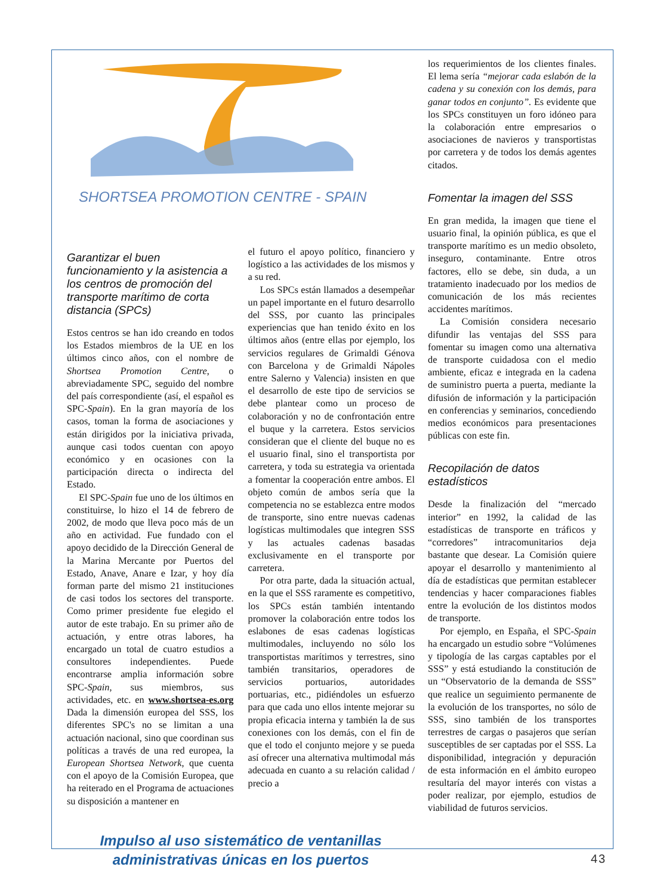SHORTSEA PROMOTION CENTRE - SPAIN
Garantizar el buen funcionamiento y la asistencia a los centros de promoción del transporte marítimo de corta distancia (SPCs)
Estos centros se han ido creando en todos los Estados miembros de la UE en los últimos cinco años, con el nombre de Shortsea Promotion Centre, o abreviadamente SPC, seguido del nombre del país correspondiente (así, el español es SPC-Spain). En la gran mayoría de los casos, toman la forma de asociaciones y están dirigidos por la iniciativa privada, aunque casi todos cuentan con apoyo económico y en ocasiones con la participación directa o indirecta del Estado.
El SPC-Spain fue uno de los últimos en constituirse, lo hizo el 14 de febrero de 2002, de modo que lleva poco más de un año en actividad. Fue fundado con el apoyo decidido de la Dirección General de la Marina Mercante por Puertos del Estado, Anave, Anare e Izar, y hoy día forman parte del mismo 21 instituciones de casi todos los sectores del transporte. Como primer presidente fue elegido el autor de este trabajo. En su primer año de actuación, y entre otras labores, ha encargado un total de cuatro estudios a consultores independientes. Puede encontrarse amplia información sobre SPC-Spain, sus miembros, sus actividades, etc. en www.shortsea-es.org Dada la dimensión europea del SSS, los diferentes SPC's no se limitan a una actuación nacional, sino que coordinan sus políticas a través de una red europea, la European Shortsea Network, que cuenta con el apoyo de la Comisión Europea, que ha reiterado en el Programa de actuaciones su disposición a mantener en
el futuro el apoyo político, financiero y logístico a las actividades de los mismos y a su red.
Los SPCs están llamados a desempeñar un papel importante en el futuro desarrollo del SSS, por cuanto las principales experiencias que han tenido éxito en los últimos años (entre ellas por ejemplo, los servicios regulares de Grimaldi Génova con Barcelona y de Grimaldi Nápoles entre Salerno y Valencia) insisten en que el desarrollo de este tipo de servicios se debe plantear como un proceso de colaboración y no de confrontación entre el buque y la carretera. Estos servicios consideran que el cliente del buque no es el usuario final, sino el transportista por carretera, y toda su estrategia va orientada a fomentar la cooperación entre ambos. El objeto común de ambos sería que la competencia no se establezca entre modos de transporte, sino entre nuevas cadenas logísticas multimodales que integren SSS y las actuales cadenas basadas exclusivamente en el transporte por carretera.
Por otra parte, dada la situación actual, en la que el SSS raramente es competitivo, los SPCs están también intentando promover la colaboración entre todos los eslabones de esas cadenas logísticas multimodales, incluyendo no sólo los transportistas marítimos y terrestres, sino también transitarios, operadores de servicios portuarios, autoridades portuarias, etc., pidiéndoles un esfuerzo para que cada uno ellos intente mejorar su propia eficacia interna y también la de sus conexiones con los demás, con el fin de que el todo el conjunto mejore y se pueda así ofrecer una alternativa multimodal más adecuada en cuanto a su relación calidad / precio a
Impulso al uso sistemático de ventanillas
administrativas únicas en los puertos
los requerimientos de los clientes finales. El lema sería “mejorar cada eslabón de la cadena y su conexión con los demás, para ganar todos en conjunto”. Es evidente que los SPCs constituyen un foro idóneo para la colaboración entre empresarios o asociaciones de navieros y transportistas por carretera y de todos los demás agentes citados.
Fomentar la imagen del SSS
En gran medida, la imagen que tiene el usuario final, la opinión pública, es que el transporte marítimo es un medio obsoleto, inseguro, contaminante. Entre otros factores, ello se debe, sin duda, a un tratamiento inadecuado por los medios de comunicación de los más recientes accidentes marítimos.
La Comisión considera necesario difundir las ventajas del SSS para fomentar su imagen como una alternativa de transporte cuidadosa con el medio ambiente, eficaz e integrada en la cadena de suministro puerta a puerta, mediante la difusión de información y la participación en conferencias y seminarios, concediendo medios económicos para presentaciones públicas con este fin.
Recopilación de datos estadísticos
Desde la finalización del “mercado interior” en 1992, la calidad de las estadísticas de transporte en tráficos y “corredores” intracomunitarios deja bastante que desear. La Comisión quiere apoyar el desarrollo y mantenimiento al día de estadísticas que permitan establecer tendencias y hacer comparaciones fiables entre la evolución de los distintos modos de transporte.
Por ejemplo, en España, el SPC-Spain ha encargado un estudio sobre “Volúmenes y tipología de las cargas captables por el SSS” y está estudiando la constitución de un “Observatorio de la demanda de SSS” que realice un seguimiento permanente de la evolución de los transportes, no sólo de SSS, sino también de los transportes terrestres de cargas o pasajeros que serían susceptibles de ser captadas por el SSS. La disponibilidad, integración y depuración de esta información en el ámbito europeo resultaría del mayor interés con vistas a poder realizar, por ejemplo, estudios de viabilidad de futuros servicios.
43